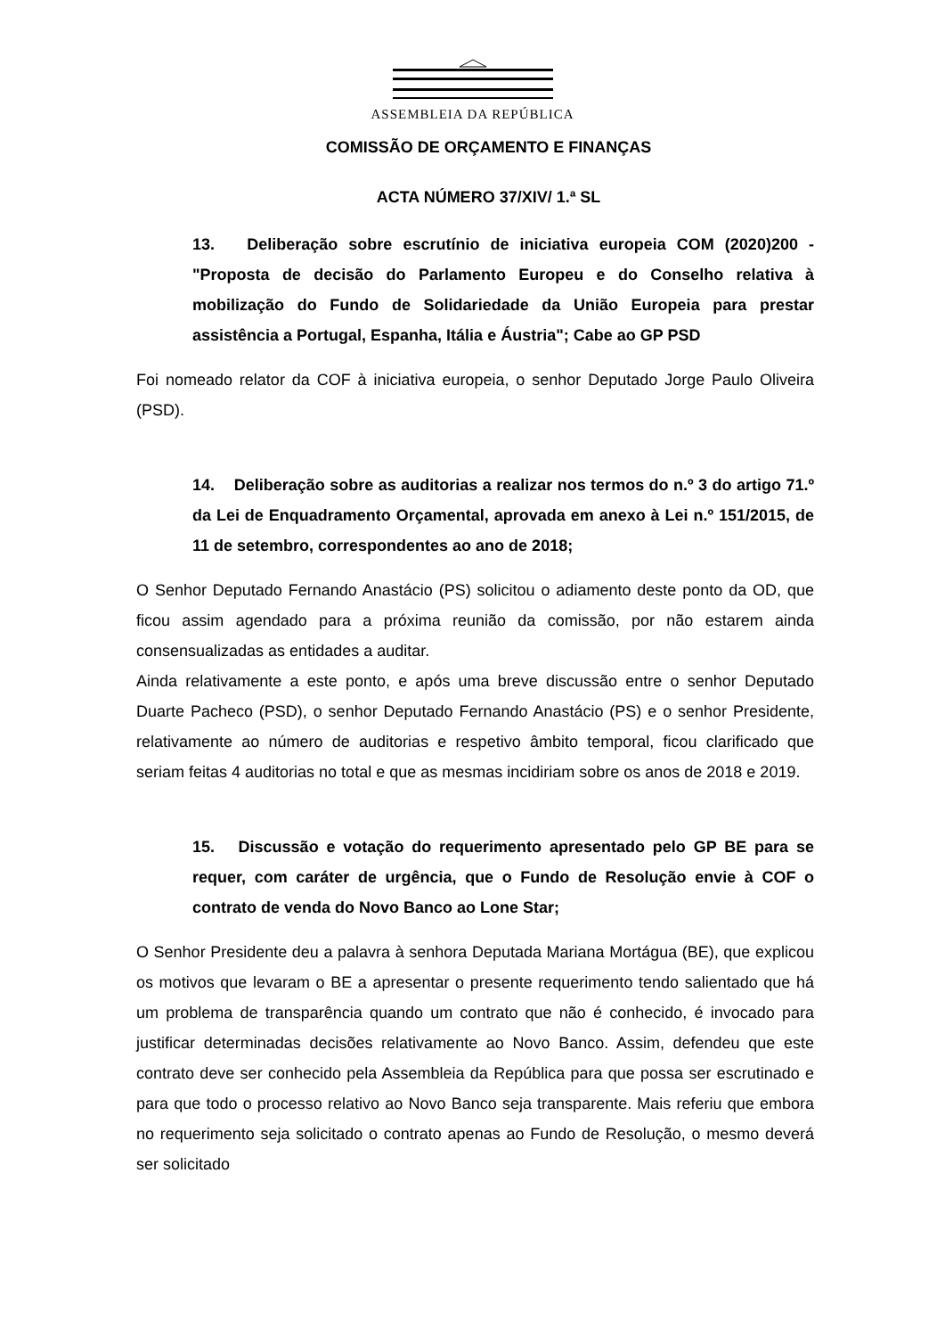ASSEMBLEIA DA REPÚBLICA
COMISSÃO DE ORÇAMENTO E FINANÇAS
ACTA NÚMERO 37/XIV/ 1.ª SL
13. Deliberação sobre escrutínio de iniciativa europeia COM (2020)200 - "Proposta de decisão do Parlamento Europeu e do Conselho relativa à mobilização do Fundo de Solidariedade da União Europeia para prestar assistência a Portugal, Espanha, Itália e Áustria"; Cabe ao GP PSD
Foi nomeado relator da COF à iniciativa europeia, o senhor Deputado Jorge Paulo Oliveira (PSD).
14. Deliberação sobre as auditorias a realizar nos termos do n.º 3 do artigo 71.º da Lei de Enquadramento Orçamental, aprovada em anexo à Lei n.º 151/2015, de 11 de setembro, correspondentes ao ano de 2018;
O Senhor Deputado Fernando Anastácio (PS) solicitou o adiamento deste ponto da OD, que ficou assim agendado para a próxima reunião da comissão, por não estarem ainda consensualizadas as entidades a auditar.
Ainda relativamente a este ponto, e após uma breve discussão entre o senhor Deputado Duarte Pacheco (PSD), o senhor Deputado Fernando Anastácio (PS) e o senhor Presidente, relativamente ao número de auditorias e respetivo âmbito temporal, ficou clarificado que seriam feitas 4 auditorias no total e que as mesmas incidiriam sobre os anos de 2018 e 2019.
15. Discussão e votação do requerimento apresentado pelo GP BE para se requer, com caráter de urgência, que o Fundo de Resolução envie à COF o contrato de venda do Novo Banco ao Lone Star;
O Senhor Presidente deu a palavra à senhora Deputada Mariana Mortágua (BE), que explicou os motivos que levaram o BE a apresentar o presente requerimento tendo salientado que há um problema de transparência quando um contrato que não é conhecido, é invocado para justificar determinadas decisões relativamente ao Novo Banco. Assim, defendeu que este contrato deve ser conhecido pela Assembleia da República para que possa ser escrutinado e para que todo o processo relativo ao Novo Banco seja transparente. Mais referiu que embora no requerimento seja solicitado o contrato apenas ao Fundo de Resolução, o mesmo deverá ser solicitado